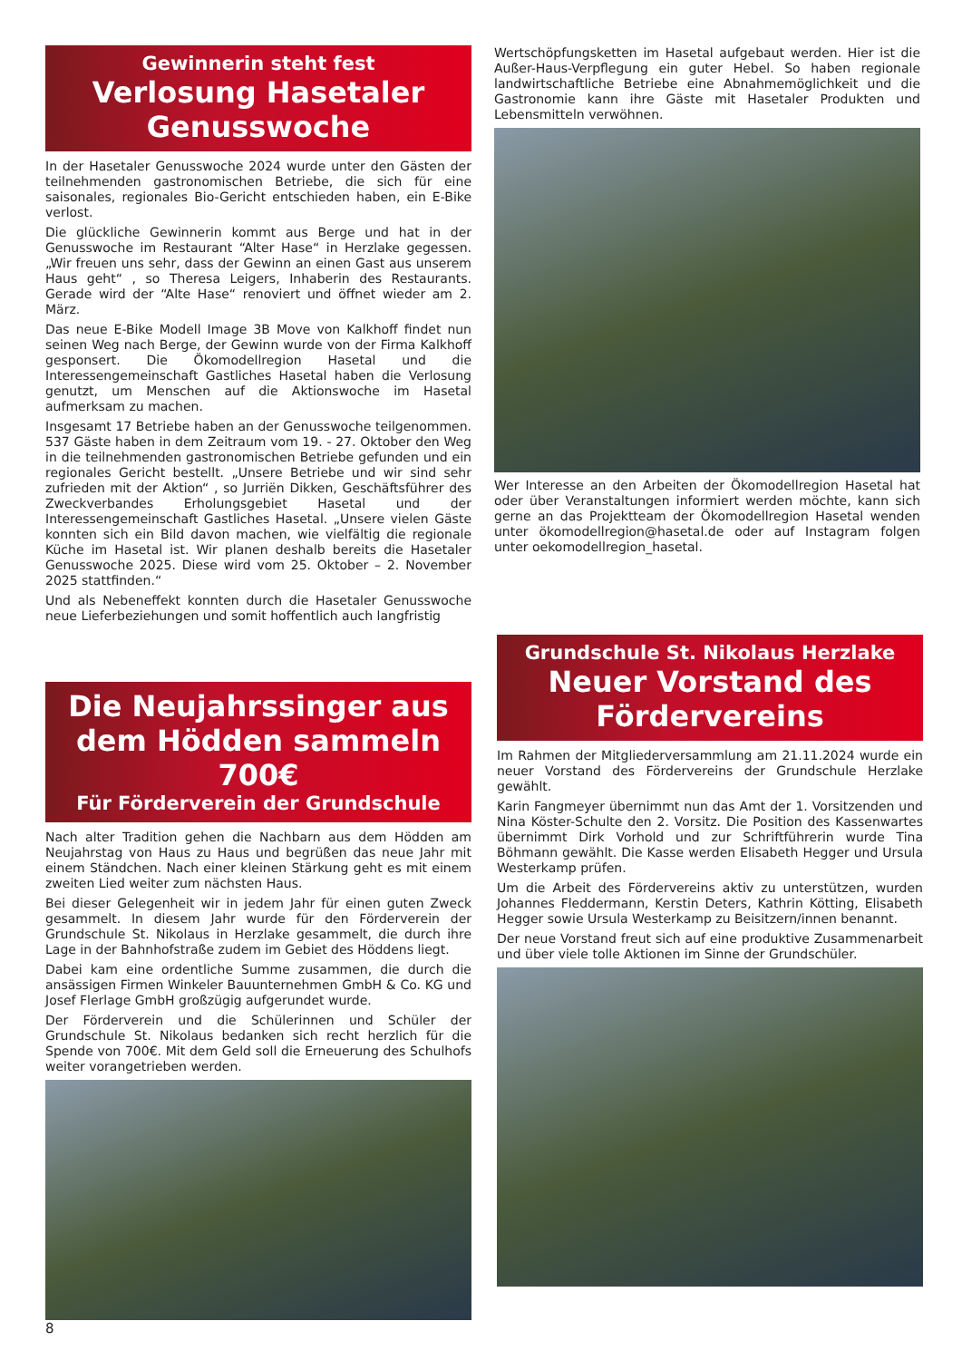Gewinnerin steht fest
Verlosung Hasetaler Genusswoche
In der Hasetaler Genusswoche 2024 wurde unter den Gästen der teilnehmenden gastronomischen Betriebe, die sich für eine saisonales, regionales Bio-Gericht entschieden haben, ein E-Bike verlost.
Die glückliche Gewinnerin kommt aus Berge und hat in der Genusswoche im Restaurant “Alter Hase“ in Herzlake gegessen. „Wir freuen uns sehr, dass der Gewinn an einen Gast aus unserem Haus geht“ , so Theresa Leigers, Inhaberin des Restaurants. Gerade wird der “Alte Hase“ renoviert und öffnet wieder am 2. März.
Das neue E-Bike Modell Image 3B Move von Kalkhoff findet nun seinen Weg nach Berge, der Gewinn wurde von der Firma Kalkhoff gesponsert. Die Ökomodellregion Hasetal und die Interessengemeinschaft Gastliches Hasetal haben die Verlosung genutzt, um Menschen auf die Aktionswoche im Hasetal aufmerksam zu machen.
Insgesamt 17 Betriebe haben an der Genusswoche teilgenommen. 537 Gäste haben in dem Zeitraum vom 19. - 27. Oktober den Weg in die teilnehmenden gastronomischen Betriebe gefunden und ein regionales Gericht bestellt. „Unsere Betriebe und wir sind sehr zufrieden mit der Aktion“ , so Jurriën Dikken, Geschäftsführer des Zweckverbandes Erholungsgebiet Hasetal und der Interessengemeinschaft Gastliches Hasetal. „Unsere vielen Gäste konnten sich ein Bild davon machen, wie vielfältig die regionale Küche im Hasetal ist. Wir planen deshalb bereits die Hasetaler Genusswoche 2025. Diese wird vom 25. Oktober – 2. November 2025 stattfinden.“
Und als Nebeneffekt konnten durch die Hasetaler Genusswoche neue Lieferbeziehungen und somit hoffentlich auch langfristig
Wertschöpfungsketten im Hasetal aufgebaut werden. Hier ist die Außer-Haus-Verpflegung ein guter Hebel. So haben regionale landwirtschaftliche Betriebe eine Abnahmemöglichkeit und die Gastronomie kann ihre Gäste mit Hasetaler Produkten und Lebensmitteln verwöhnen.
Wer Interesse an den Arbeiten der Ökomodellregion Hasetal hat oder über Veranstaltungen informiert werden möchte, kann sich gerne an das Projektteam der Ökomodellregion Hasetal wenden unter ökomodellregion@hasetal.de oder auf Instagram folgen unter oekomodellregion_hasetal.
Die Neujahrssinger aus dem Hödden sammeln 700€
Für Förderverein der Grundschule
Nach alter Tradition gehen die Nachbarn aus dem Hödden am Neujahrstag von Haus zu Haus und begrüßen das neue Jahr mit einem Ständchen. Nach einer kleinen Stärkung geht es mit einem zweiten Lied weiter zum nächsten Haus.
Bei dieser Gelegenheit wir in jedem Jahr für einen guten Zweck gesammelt. In diesem Jahr wurde für den Förderverein der Grundschule St. Nikolaus in Herzlake gesammelt, die durch ihre Lage in der Bahnhofstraße zudem im Gebiet des Höddens liegt.
Dabei kam eine ordentliche Summe zusammen, die durch die ansässigen Firmen Winkeler Bauunternehmen GmbH & Co. KG und Josef Flerlage GmbH großzügig aufgerundet wurde.
Der Förderverein und die Schülerinnen und Schüler der Grundschule St. Nikolaus bedanken sich recht herzlich für die Spende von 700€. Mit dem Geld soll die Erneuerung des Schulhofs weiter vorangetrieben werden.
Grundschule St. Nikolaus Herzlake
Neuer Vorstand des Fördervereins
Im Rahmen der Mitgliederversammlung am 21.11.2024 wurde ein neuer Vorstand des Fördervereins der Grundschule Herzlake gewählt.
Karin Fangmeyer übernimmt nun das Amt der 1. Vorsitzenden und Nina Köster-Schulte den 2. Vorsitz. Die Position des Kassenwartes übernimmt Dirk Vorhold und zur Schriftführerin wurde Tina Böhmann gewählt. Die Kasse werden Elisabeth Hegger und Ursula Westerkamp prüfen.
Um die Arbeit des Fördervereins aktiv zu unterstützen, wurden Johannes Fleddermann, Kerstin Deters, Kathrin Kötting, Elisabeth Hegger sowie Ursula Westerkamp zu Beisitzern/innen benannt.
Der neue Vorstand freut sich auf eine produktive Zusammenarbeit und über viele tolle Aktionen im Sinne der Grundschüler.
8